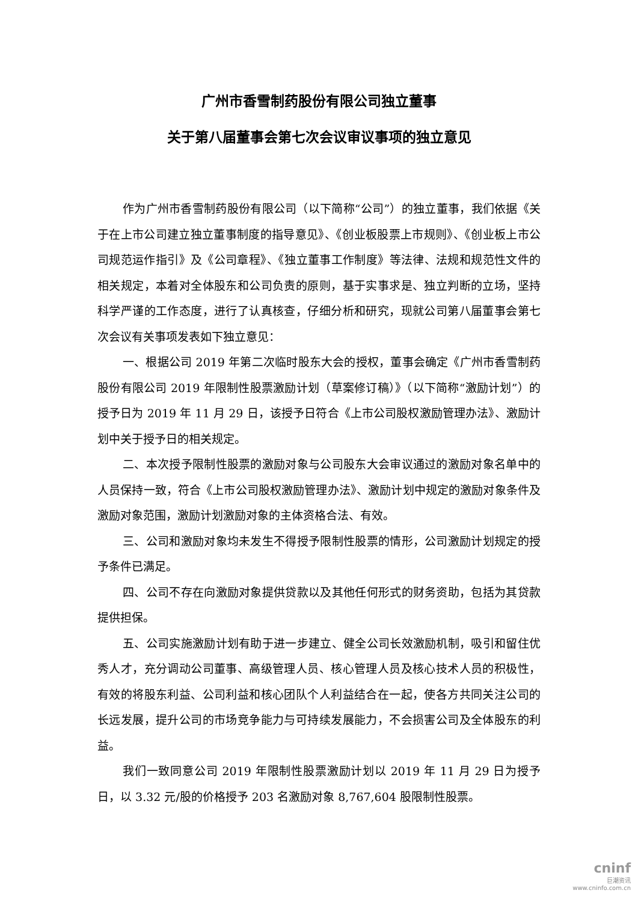广州市香雪制药股份有限公司独立董事
关于第八届董事会第七次会议审议事项的独立意见
作为广州市香雪制药股份有限公司（以下简称“公司”）的独立董事，我们依据《关于在上市公司建立独立董事制度的指导意见》、《创业板股票上市规则》、《创业板上市公司规范运作指引》及《公司章程》、《独立董事工作制度》等法律、法规和规范性文件的相关规定，本着对全体股东和公司负责的原则，基于实事求是、独立判断的立场，坚持科学严谨的工作态度，进行了认真核查，仔细分析和研究，现就公司第八届董事会第七次会议有关事项发表如下独立意见：
一、根据公司 2019 年第二次临时股东大会的授权，董事会确定《广州市香雪制药股份有限公司 2019 年限制性股票激励计划（草案修订稿）》（以下简称“激励计划”）的授予日为 2019 年 11 月 29 日，该授予日符合《上市公司股权激励管理办法》、激励计划中关于授予日的相关规定。
二、本次授予限制性股票的激励对象与公司股东大会审议通过的激励对象名单中的人员保持一致，符合《上市公司股权激励管理办法》、激励计划中规定的激励对象条件及激励对象范围，激励计划激励对象的主体资格合法、有效。
三、公司和激励对象均未发生不得授予限制性股票的情形，公司激励计划规定的授予条件已满足。
四、公司不存在向激励对象提供贷款以及其他任何形式的财务资助，包括为其贷款提供担保。
五、公司实施激励计划有助于进一步建立、健全公司长效激励机制，吸引和留住优秀人才，充分调动公司董事、高级管理人员、核心管理人员及核心技术人员的积极性，有效的将股东利益、公司利益和核心团队个人利益结合在一起，使各方共同关注公司的长远发展，提升公司的市场竞争能力与可持续发展能力，不会损害公司及全体股东的利益。
我们一致同意公司 2019 年限制性股票激励计划以 2019 年 11 月 29 日为授予日，以 3.32 元/股的价格授予 203 名激励对象 8,767,604 股限制性股票。
cninf
巨潮资讯
www.cninfo.com.cn